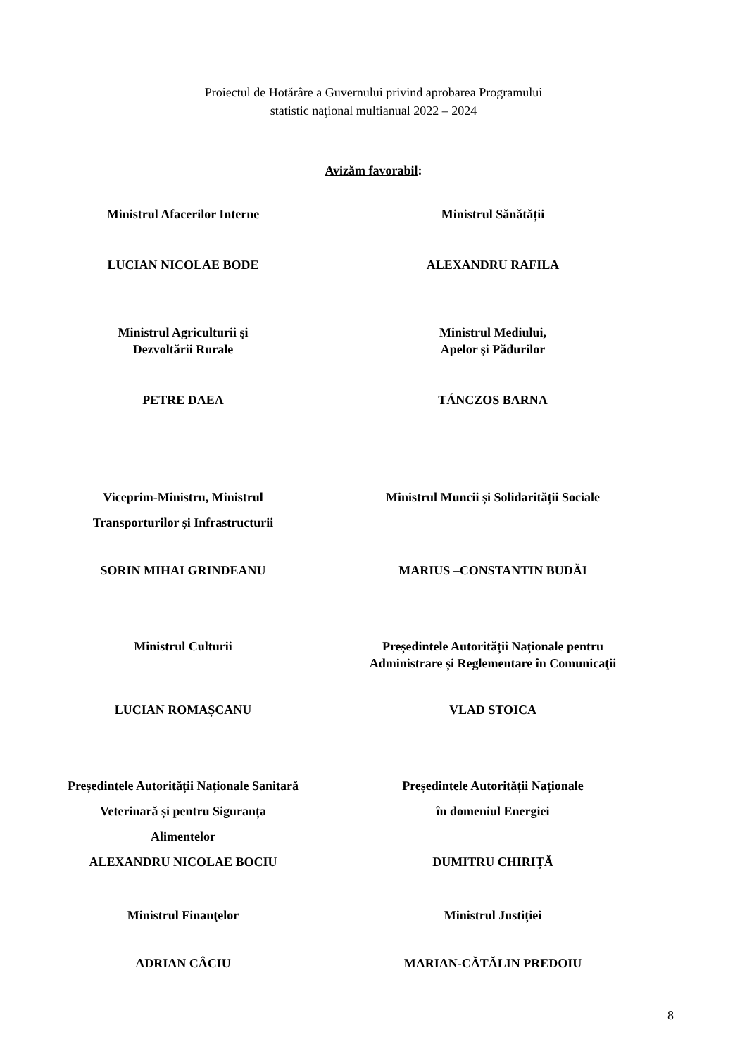Proiectul de Hotărâre a Guvernului privind aprobarea Programului
statistic naţional multianual 2022 – 2024
Avizăm favorabil:
Ministrul Afacerilor Interne Ministrul Sănătății
LUCIAN NICOLAE BODE ALEXANDRU RAFILA
Ministrul Agriculturii şi
Dezvoltării Rurale
Ministrul Mediului,
Apelor şi Pădurilor
PETRE DAEA TÁNCZOS BARNA
Viceprim-Ministru, Ministrul
Transporturilor și Infrastructurii
Ministrul Muncii și Solidarității Sociale
SORIN MIHAI GRINDEANU MARIUS –CONSTANTIN BUDĂI
Ministrul Culturii Președintele Autorității Naționale pentru
Administrare și Reglementare în Comunicaţii
LUCIAN ROMAȘCANU VLAD STOICA
Președintele Autorității Naționale Sanitară
Veterinară și pentru Siguranța Alimentelor
Președintele Autorității Naționale
în domeniul Energiei
ALEXANDRU NICOLAE BOCIU DUMITRU CHIRIȚĂ
Ministrul Finanţelor Ministrul Justiției
ADRIAN CÂCIU MARIAN-CĂTĂLIN PREDOIU
8